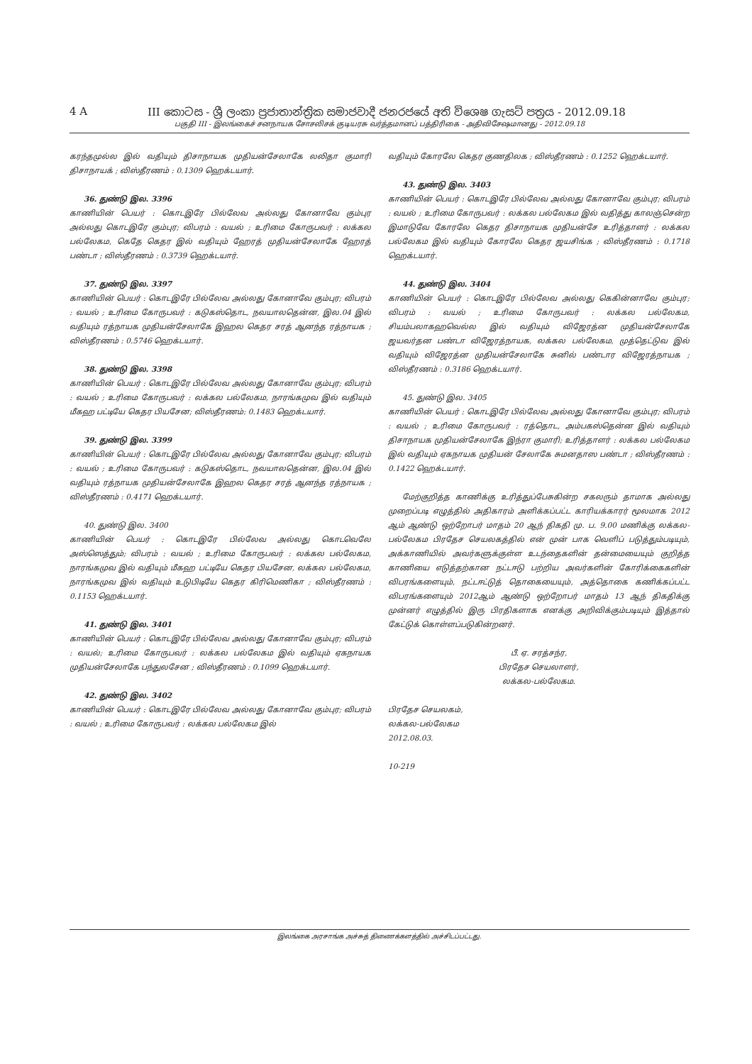4 A III කොටස - ශ්‍රී ලංකා ප්‍රජාතාන්ත්‍රික සමාජවාදී ජනරජයේ අති විශෙෂ ගැසට් පත්‍රය - 2012.09.18
பகுதி III - இலங்கைச் சனநாயக சோசலிசக் குடியரசு வர்த்தமானப் பத்திரிகை - அதிவிசேஷமானது - 2012.09.18
கரந்தமுல்ல இல் வதியும் திசாநாயக முதியன்சேலாகே லலிதா குமாரி திசாநாயக் ; விஸ்தீரணம் : 0.1309 ஹெக்டயார்.
36. துண்டு இல. 3396
காணியின் பெயர் : கொடஇரே பில்லேவ அல்லது கோனாவே கும்புர அல்லது கொடஇரே கும்புர; விபரம் : வயல் ; உரிமை கோருபவர் : லக்கல பல்லேகம, கெதே கெதர இல் வதியும் ஹேரத் முதியன்சேலாகே ஹேரத் பண்டா ; விஸ்தீரணம் : 0.3739 ஹெக்டயார்.
37. துண்டு இல. 3397
காணியின் பெயர் : கொடஇரே பில்லேவ அல்லது கோனாவே கும்புர; விபரம் : வயல் ; உரிமை கோருபவர் : கடுகஸ்தொட, நவயாலதென்ன, இல.04 இல் வதியும் ரத்நாயக முதியன்சேலாகே இஹல கெதர சரத் ஆனந்த ரத்நாயக ; விஸ்தீரணம் : 0.5746 ஹெக்டயார்.
38. துண்டு இல. 3398
காணியின் பெயர் : கொடஇரே பில்லேவ அல்லது கோனாவே கும்புர; விபரம் : வயல் ; உரிமை கோருபவர் : லக்கல பல்லேகம, நாரங்கமுவ இல் வதியும் மீகஹ பட்டியே கெதர பியசேன; விஸ்தீரணம்: 0.1483 ஹெக்டயார்.
39. துண்டு இல. 3399
காணியின் பெயர் : கொடஇரே பில்லேவ அல்லது கோனாவே கும்புர; விபரம் : வயல் ; உரிமை கோருபவர் : கடுகஸ்தொட, நவயாலதென்ன, இல.04 இல் வதியும் ரத்நாயக முதியன்சேலாகே இஹல கெதர சரத் ஆனந்த ரத்நாயக ; விஸ்தீரணம் : 0.4171 ஹெக்டயார்.
40. துண்டு இல. 3400
காணியின் பெயர் : கொடஇரே பில்லேவ அல்லது கொடவெலே அஸ்ஸெத்தும்; விபரம் : வயல் ; உரிமை கோருபவர் : லக்கல பல்லேகம, நாரங்கமுவ இல் வதியும் மீகஹ பட்டியே கெதர பியசேன, லக்கல பல்லேகம, நாரங்கமுவ இல் வதியும் உடுபிடியே கெதர கிரிமெணிகா ; விஸ்தீரணம் : 0.1153 ஹெக்டயார்.
41. துண்டு இல. 3401
காணியின் பெயர் : கொடஇரே பில்லேவ அல்லது கோனாவே கும்புர; விபரம் : வயல்; உரிமை கோருபவர் : லக்கல பல்லேகம இல் வதியும் ஏகநாயக முதியன்சேலாகே பந்துலசேன ; விஸ்தீரணம் : 0.1099 ஹெக்டயார்.
42. துண்டு இல. 3402
காணியின் பெயர் : கொடஇரே பில்லேவ அல்லது கோனாவே கும்புர; விபரம் : வயல் ; உரிமை கோருபவர் : லக்கல பல்லேகம இல்
வதியும் கோரலே கெதர குணதிலக ; விஸ்தீரணம் : 0.1252 ஹெக்டயார்.
43. துண்டு இல. 3403
காணியின் பெயர் : கொடஇரே பில்லேவ அல்லது கோனாவே கும்புர; விபரம் : வயல் ; உரிமை கோருபவர் : லக்கல பல்லேகம இல் வதித்து காலஞ்சென்ற இமாடுவே கோரலே கெதர திசாநாயக முதியன்சே உரித்தாளர் : லக்கல பல்லேகம இல் வதியும் கோரலே கெதர ஜயசிங்க ; விஸ்தீரணம் : 0.1718 ஹெக்டயார்.
44. துண்டு இல. 3404
காணியின் பெயர் : கொடஇரே பில்லேவ அல்லது கெகின்னாவே கும்புர; விபரம் : வயல் ; உரிமை கோருபவர் : லக்கல பல்லேகம, சியம்பலாகஹவெல்ல இல் வதியும் விஜேரத்ன முதியன்சேலாகே ஜயவர்தன பண்டா விஜேரத்நாயக, லக்கல பல்லேகம, முத்தெட்டுவ இல் வதியும் விஜேரத்ன முதியன்சேலாகே சுனில் பண்டார விஜேரத்நாயக ; விஸ்தீரணம் : 0.3186 ஹெக்டயார்.
45. துண்டு இல. 3405
காணியின் பெயர் : கொடஇரே பில்லேவ அல்லது கோனாவே கும்புர; விபரம் : வயல் ; உரிமை கோருபவர் : ரத்தொட, அம்பகஸ்தென்ன இல் வதியும் திசாநாயக முதியன்சேலாகே இந்ரா குமாரி; உரித்தாளர் : லக்கல பல்லேகம இல் வதியும் ஏகநாயக முதியன் சேலாகே சுமனதாஸ பண்டா ; விஸ்தீரணம் : 0.1422 ஹெக்டயார்.
மேற்குறித்த காணிக்கு உரித்துப்பேசுகின்ற சகலரும் தாமாக அல்லது முறைப்படி எழுத்தில் அதிகாரம் அளிக்கப்பட்ட காரியக்காரர் மூலமாக 2012 ஆம் ஆண்டு ஒற்றோபர் மாதம் 20 ஆந் திகதி மு. ப. 9.00 மணிக்கு லக்கல-பல்லேகம பிரதேச செயலகத்தில் என் முன் பாக வெளிப் படுத்தும்படியும், அக்காணியில் அவர்களுக்குள்ள உடந்தைகளின் தன்மையையும் குறித்த காணியை எடுத்தற்கான நட்டஈடு பற்றிய அவர்களின் கோரிக்கைகளின் விபரங்களையும், நட்டஈட்டுத் தொகையையும், அத்தொகை கணிக்கப்பட்ட விபரங்களையும் 2012ஆம் ஆண்டு ஒற்றோபர் மாதம் 13 ஆந் திகதிக்கு முன்னர் எழுத்தில் இரு பிரதிகளாக எனக்கு அறிவிக்கும்படியும் இத்தால் கேட்டுக் கொள்ளப்படுகின்றனர்.
பீ. ஏ. சரத்சந்ர,
பிரதேச செயலாளர்,
லக்கல-பல்லேகம.
பிரதேச செயலகம்,
லக்கல-பல்லேகம
2012.08.03.
10-219
இலங்கை அரசாங்க அச்சுத் திணைக்களத்தில் அச்சிடப்பட்டது.